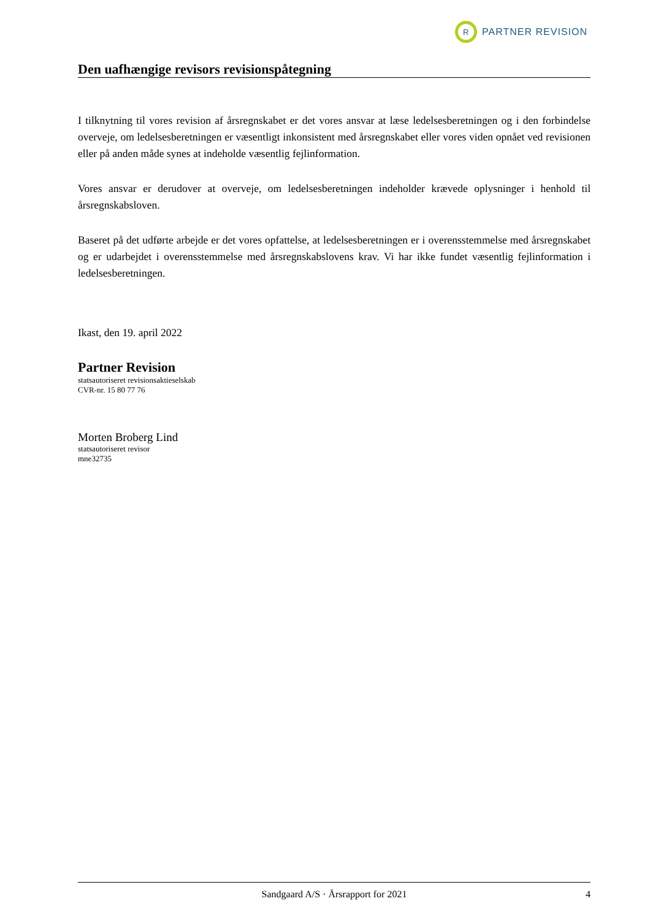R
PARTNER REVISION
Den uafhængige revisors revisionspåtegning
I tilknytning til vores revision af årsregnskabet er det vores ansvar at læse ledelsesberetningen og i den forbindelse overveje, om ledelsesberetningen er væsentligt inkonsistent med årsregnskabet eller vores viden opnået ved revisionen eller på anden måde synes at indeholde væsentlig fejlinformation.
Vores ansvar er derudover at overveje, om ledelsesberetningen indeholder krævede oplysninger i henhold til årsregnskabsloven.
Baseret på det udførte arbejde er det vores opfattelse, at ledelsesberetningen er i overensstemmelse med årsregnskabet og er udarbejdet i overensstemmelse med årsregnskabslovens krav. Vi har ikke fundet væsentlig fejlinformation i ledelsesberetningen.
Ikast, den 19. april 2022
Partner Revision
statsautoriseret revisionsaktieselskab
CVR-nr. 15 80 77 76
Morten Broberg Lind
statsautoriseret revisor
mne32735
Sandgaard A/S · Årsrapport for 2021 4